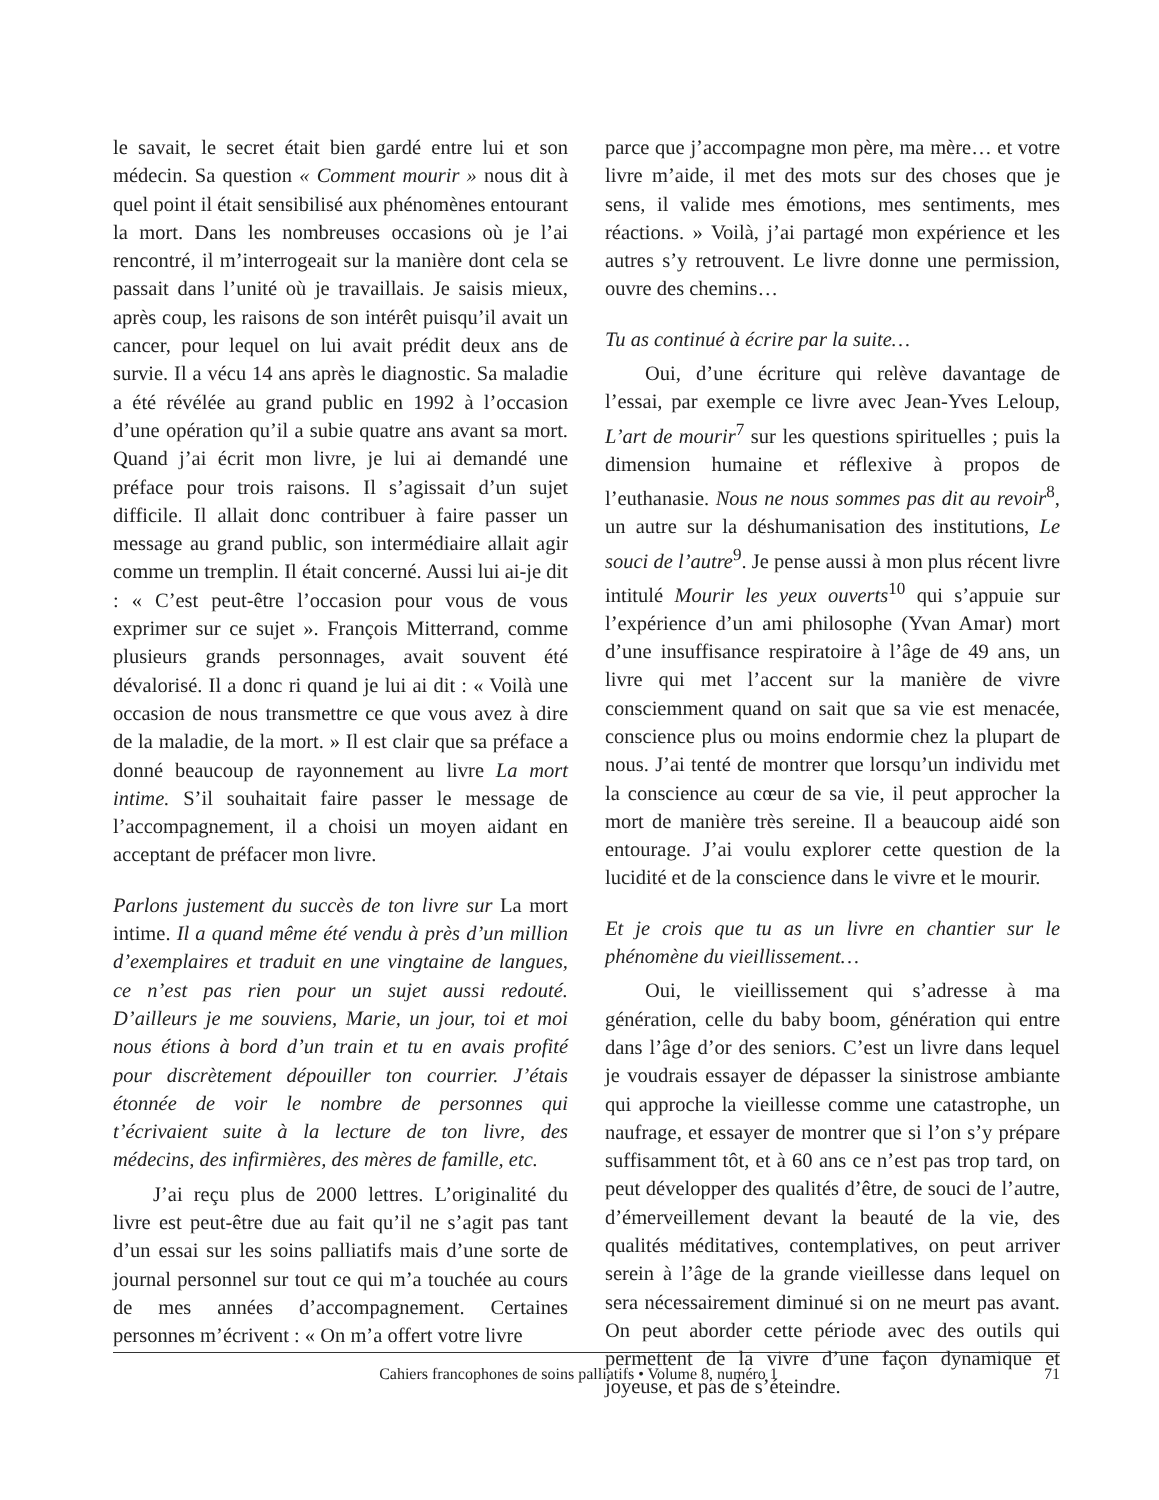le savait, le secret était bien gardé entre lui et son médecin. Sa question « Comment mourir » nous dit à quel point il était sensibilisé aux phénomènes entourant la mort. Dans les nombreuses occasions où je l’ai rencontré, il m’interrogeait sur la manière dont cela se passait dans l’unité où je travaillais. Je saisis mieux, après coup, les raisons de son intérêt puisqu’il avait un cancer, pour lequel on lui avait prédit deux ans de survie. Il a vécu 14 ans après le diagnostic. Sa maladie a été révélée au grand public en 1992 à l’occasion d’une opération qu’il a subie quatre ans avant sa mort. Quand j’ai écrit mon livre, je lui ai demandé une préface pour trois raisons. Il s’agissait d’un sujet difficile. Il allait donc contribuer à faire passer un message au grand public, son intermédiaire allait agir comme un tremplin. Il était concerné. Aussi lui ai-je dit : « C’est peut-être l’occasion pour vous de vous exprimer sur ce sujet ». François Mitterrand, comme plusieurs grands personnages, avait souvent été dévalorisé. Il a donc ri quand je lui ai dit : « Voilà une occasion de nous transmettre ce que vous avez à dire de la maladie, de la mort. » Il est clair que sa préface a donné beaucoup de rayonnement au livre La mort intime. S’il souhaitait faire passer le message de l’accompagnement, il a choisi un moyen aidant en acceptant de préfacer mon livre.
Parlons justement du succès de ton livre sur La mort intime. Il a quand même été vendu à près d’un million d’exemplaires et traduit en une vingtaine de langues, ce n’est pas rien pour un sujet aussi redouté. D’ailleurs je me souviens, Marie, un jour, toi et moi nous étions à bord d’un train et tu en avais profité pour discrètement dépouiller ton courrier. J’étais étonnée de voir le nombre de personnes qui t’écrivaient suite à la lecture de ton livre, des médecins, des infirmières, des mères de famille, etc.
J’ai reçu plus de 2000 lettres. L’originalité du livre est peut-être due au fait qu’il ne s’agit pas tant d’un essai sur les soins palliatifs mais d’une sorte de journal personnel sur tout ce qui m’a touchée au cours de mes années d’accompagnement. Certaines personnes m’écrivent : « On m’a offert votre livre
parce que j’accompagne mon père, ma mère… et votre livre m’aide, il met des mots sur des choses que je sens, il valide mes émotions, mes sentiments, mes réactions. » Voilà, j’ai partagé mon expérience et les autres s’y retrouvent. Le livre donne une permission, ouvre des chemins…
Tu as continué à écrire par la suite…
Oui, d’une écriture qui relève davantage de l’essai, par exemple ce livre avec Jean-Yves Leloup, L’art de mourir<sup>7</sup> sur les questions spirituelles ; puis la dimension humaine et réflexive à propos de l’euthanasie. Nous ne nous sommes pas dit au revoir<sup>8</sup>, un autre sur la déshumanisation des institutions, Le souci de l’autre<sup>9</sup>. Je pense aussi à mon plus récent livre intitulé Mourir les yeux ouverts<sup>10</sup> qui s’appuie sur l’expérience d’un ami philosophe (Yvan Amar) mort d’une insuffisance respiratoire à l’âge de 49 ans, un livre qui met l’accent sur la manière de vivre consciemment quand on sait que sa vie est menacée, conscience plus ou moins endormie chez la plupart de nous. J’ai tenté de montrer que lorsqu’un individu met la conscience au cœur de sa vie, il peut approcher la mort de manière très sereine. Il a beaucoup aidé son entourage. J’ai voulu explorer cette question de la lucidité et de la conscience dans le vivre et le mourir.
Et je crois que tu as un livre en chantier sur le phénomène du vieillissement…
Oui, le vieillissement qui s’adresse à ma génération, celle du baby boom, génération qui entre dans l’âge d’or des seniors. C’est un livre dans lequel je voudrais essayer de dépasser la sinistrose ambiante qui approche la vieillesse comme une catastrophe, un naufrage, et essayer de montrer que si l’on s’y prépare suffisamment tôt, et à 60 ans ce n’est pas trop tard, on peut développer des qualités d’être, de souci de l’autre, d’émerveillement devant la beauté de la vie, des qualités méditatives, contemplatives, on peut arriver serein à l’âge de la grande vieillesse dans lequel on sera nécessairement diminué si on ne meurt pas avant. On peut aborder cette période avec des outils qui permettent de la vivre d’une façon dynamique et joyeuse, et pas de s’éteindre.
Cahiers francophones de soins palliatifs • Volume 8, numéro 1 71